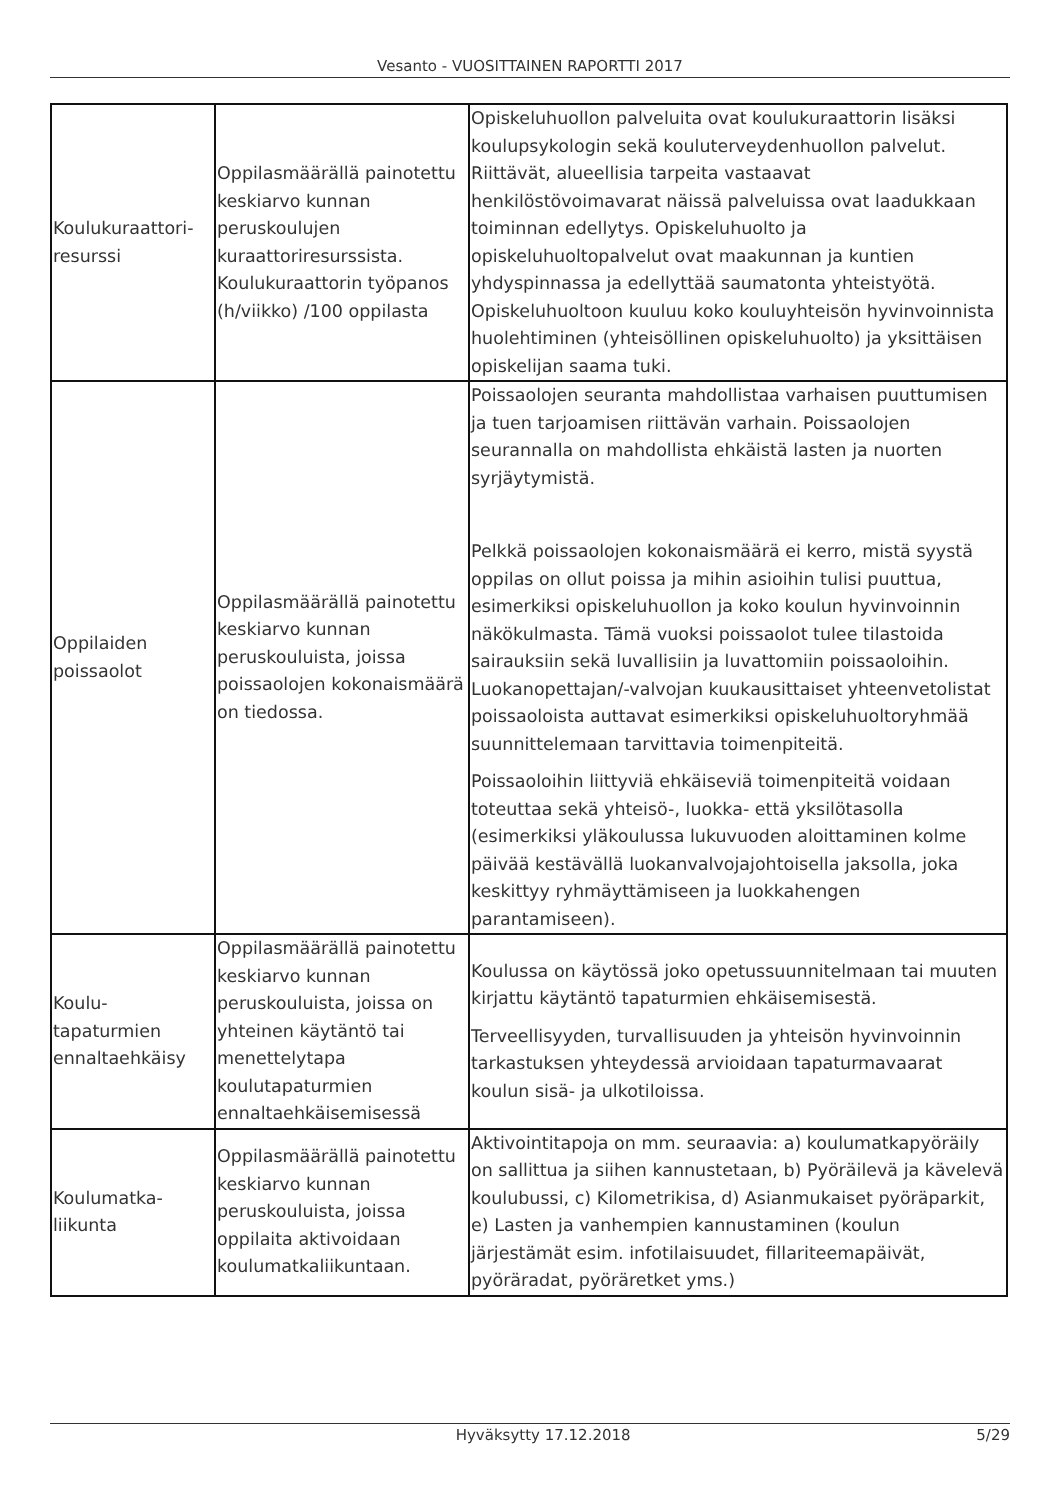Vesanto - VUOSITTAINEN RAPORTTI 2017
| Koulukuraattori-resurssi | Oppilasmäärällä painotettu keskiarvo kunnan peruskoulujen kuraattoriresurssista. Koulukuraattorin työpanos (h/viikko) /100 oppilasta | Opiskeluhuollon palveluita ovat koulukuraattorin lisäksi koulupsykologin sekä kouluterveydenhuollon palvelut. Riittävät, alueellisia tarpeita vastaavat henkilöstövoimavarat näissä palveluissa ovat laadukkaan toiminnan edellytys. Opiskeluhuolto ja opiskeluhuoltopalvelut ovat maakunnan ja kuntien yhdyspinnassa ja edellyttää saumatonta yhteistyötä. Opiskeluhuoltoon kuuluu koko kouluyhteisön hyvinvoinnista huolehtiminen (yhteisöllinen opiskeluhuolto) ja yksittäisen opiskelijan saama tuki. |
| Oppilaiden poissaolot | Oppilasmäärällä painotettu keskiarvo kunnan peruskouluista, joissa poissaolojen kokonaismäärä on tiedossa. | Poissaolojen seuranta mahdollistaa varhaisen puuttumisen ja tuen tarjoamisen riittävän varhain. Poissaolojen seurannalla on mahdollista ehkäistä lasten ja nuorten syrjäytymistä. Pelkkä poissaolojen kokonaismäärä ei kerro, mistä syystä oppilas on ollut poissa ja mihin asioihin tulisi puuttua, esimerkiksi opiskeluhuollon ja koko koulun hyvinvoinnin näkökulmasta. Tämä vuoksi poissaolot tulee tilastoida sairauksiin sekä luvallisiin ja luvattomiin poissaoloihin. Luokanopettajan/-valvojan kuukausittaiset yhteenvetolistat poissaoloista auttavat esimerkiksi opiskeluhuoltoryhmää suunnittelemaan tarvittavia toimenpiteitä. Poissaoloihin liittyviä ehkäiseviä toimenpiteitä voidaan toteuttaa sekä yhteisö-, luokka- että yksilötasolla (esimerkiksi yläkoulussa lukuvuoden aloittaminen kolme päivää kestävällä luokanvalvojajohtoisella jaksolla, joka keskittyy ryhmäyttämiseen ja luokkahengen parantamiseen). |
| Koulu-tapaturmien ennaltaehkäisy | Oppilasmäärällä painotettu keskiarvo kunnan peruskouluista, joissa on yhteinen käytäntö tai menettelytapa koulutapaturmien ennaltaehkäisemisessä | Koulussa on käytössä joko opetussuunnitelmaan tai muuten kirjattu käytäntö tapaturmien ehkäisemisestä. Terveellisyyden, turvallisuuden ja yhteisön hyvinvoinnin tarkastuksen yhteydessä arvioidaan tapaturmavaarat koulun sisä- ja ulkotiloissa. |
| Koulumatka-liikunta | Oppilasmäärällä painotettu keskiarvo kunnan peruskouluista, joissa oppilaita aktivoidaan koulumatkaliikuntaan. | Aktivointitapoja on mm. seuraavia: a) koulumatkapyöräily on sallittua ja siihen kannustetaan, b) Pyöräilevä ja kävelevä koulubussi, c) Kilometrikisa, d) Asianmukaiset pyöräparkit, e) Lasten ja vanhempien kannustaminen (koulun järjestämät esim. infotilaisuudet, fillariteemapäivät, pyöräradat, pyöräretket yms.) |
Hyväksytty 17.12.2018 5/29